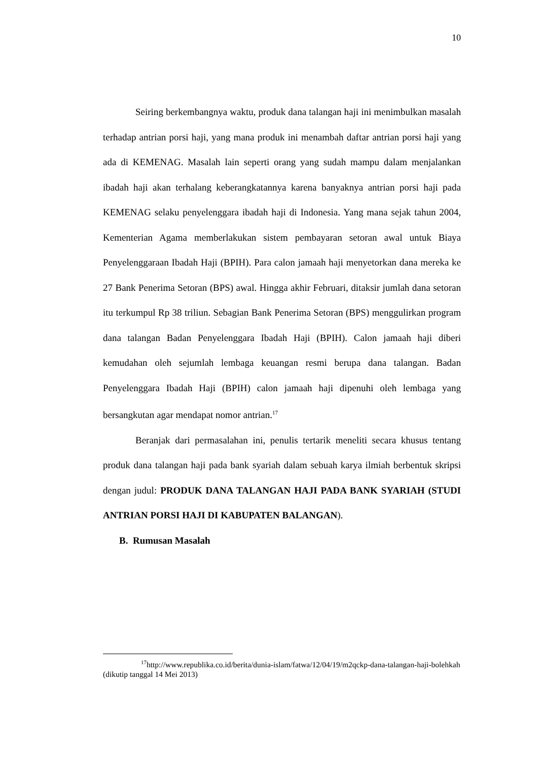10
Seiring berkembangnya waktu, produk dana talangan haji ini menimbulkan masalah terhadap antrian porsi haji, yang mana produk ini menambah daftar antrian porsi haji yang ada di KEMENAG. Masalah lain seperti orang yang sudah mampu dalam menjalankan ibadah haji akan terhalang keberangkatannya karena banyaknya antrian porsi haji pada KEMENAG selaku penyelenggara ibadah haji di Indonesia. Yang mana sejak tahun 2004, Kementerian Agama memberlakukan sistem pembayaran setoran awal untuk Biaya Penyelenggaraan Ibadah Haji (BPIH). Para calon jamaah haji menyetorkan dana mereka ke 27 Bank Penerima Setoran (BPS) awal. Hingga akhir Februari, ditaksir jumlah dana setoran itu terkumpul Rp 38 triliun. Sebagian Bank Penerima Setoran (BPS) menggulirkan program dana talangan Badan Penyelenggara Ibadah Haji (BPIH). Calon jamaah haji diberi kemudahan oleh sejumlah lembaga keuangan resmi berupa dana talangan. Badan Penyelenggara Ibadah Haji (BPIH) calon jamaah haji dipenuhi oleh lembaga yang bersangkutan agar mendapat nomor antrian.<sup>17</sup>
Beranjak dari permasalahan ini, penulis tertarik meneliti secara khusus tentang produk dana talangan haji pada bank syariah dalam sebuah karya ilmiah berbentuk skripsi dengan judul: PRODUK DANA TALANGAN HAJI PADA BANK SYARIAH (STUDI ANTRIAN PORSI HAJI DI KABUPATEN BALANGAN).
B. Rumusan Masalah
<sup>17</sup> http://www.republika.co.id/berita/dunia-islam/fatwa/12/04/19/m2qckp-dana-talangan-haji-bolehkah (dikutip tanggal 14 Mei 2013)